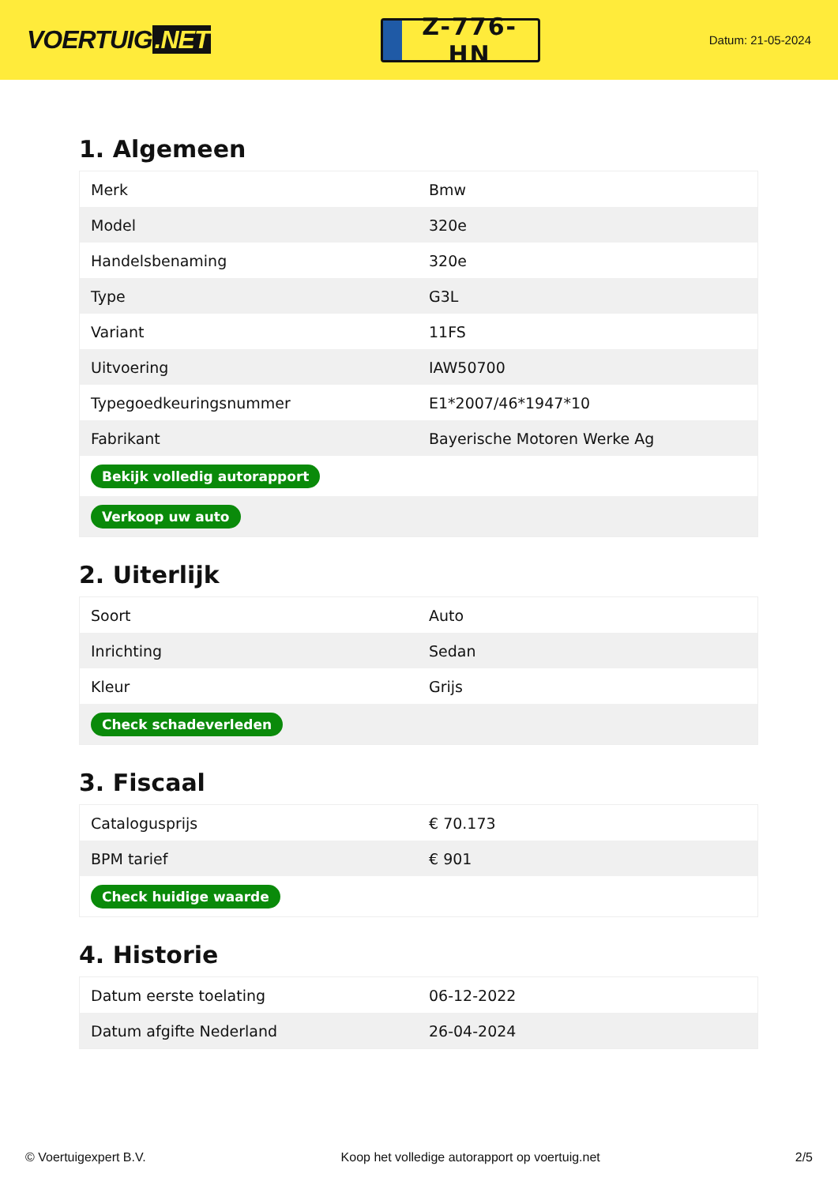VOERTUIG.NET
Z-776-HN
Datum: 21-05-2024
1. Algemeen
| Merk | Bmw |
| Model | 320e |
| Handelsbenaming | 320e |
| Type | G3L |
| Variant | 11FS |
| Uitvoering | IAW50700 |
| Typegoedkeuringsnummer | E1*2007/46*1947*10 |
| Fabrikant | Bayerische Motoren Werke Ag |
| Bekijk volledig autorapport | |
| Verkoop uw auto | |
2. Uiterlijk
| Soort | Auto |
| Inrichting | Sedan |
| Kleur | Grijs |
| Check schadeverleden | |
3. Fiscaal
| Catalogusprijs | € 70.173 |
| BPM tarief | € 901 |
| Check huidige waarde | |
4. Historie
| Datum eerste toelating | 06-12-2022 |
| Datum afgifte Nederland | 26-04-2024 |
© Voertuigexpert B.V. Koop het volledige autorapport op voertuig.net 2/5